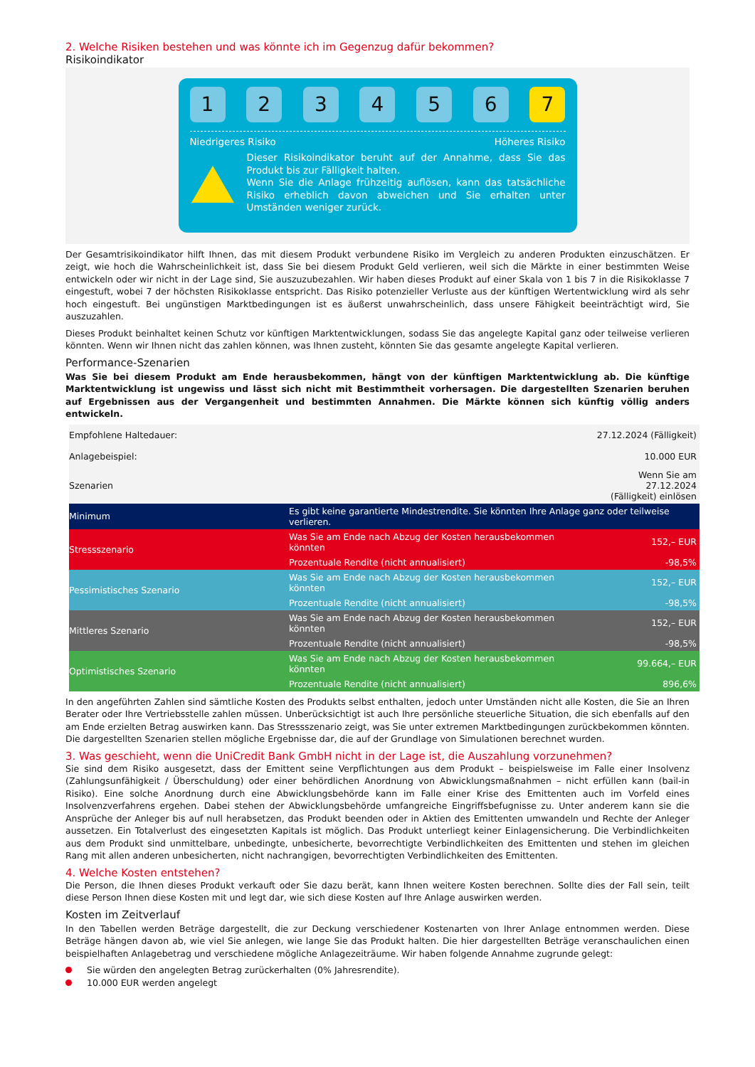2. Welche Risiken bestehen und was könnte ich im Gegenzug dafür bekommen?
Risikoindikator
1 2 3 4 5 6 7
Niedrigeres Risiko Höheres Risiko
Dieser Risikoindikator beruht auf der Annahme, dass Sie das Produkt bis zur Fälligkeit halten.
Wenn Sie die Anlage frühzeitig auflösen, kann das tatsächliche Risiko erheblich davon abweichen und Sie erhalten unter Umständen weniger zurück.
Der Gesamtrisikoindikator hilft Ihnen, das mit diesem Produkt verbundene Risiko im Vergleich zu anderen Produkten einzuschätzen. Er zeigt, wie hoch die Wahrscheinlichkeit ist, dass Sie bei diesem Produkt Geld verlieren, weil sich die Märkte in einer bestimmten Weise entwickeln oder wir nicht in der Lage sind, Sie auszuzubezahlen. Wir haben dieses Produkt auf einer Skala von 1 bis 7 in die Risikoklasse 7 eingestuft, wobei 7 der höchsten Risikoklasse entspricht. Das Risiko potenzieller Verluste aus der künftigen Wertentwicklung wird als sehr hoch eingestuft. Bei ungünstigen Marktbedingungen ist es äußerst unwahrscheinlich, dass unsere Fähigkeit beeinträchtigt wird, Sie auszuzahlen.
Dieses Produkt beinhaltet keinen Schutz vor künftigen Marktentwicklungen, sodass Sie das angelegte Kapital ganz oder teilweise verlieren könnten. Wenn wir Ihnen nicht das zahlen können, was Ihnen zusteht, könnten Sie das gesamte angelegte Kapital verlieren.
Performance-Szenarien
Was Sie bei diesem Produkt am Ende herausbekommen, hängt von der künftigen Marktentwicklung ab. Die künftige Marktentwicklung ist ungewiss und lässt sich nicht mit Bestimmtheit vorhersagen. Die dargestellten Szenarien beruhen auf Ergebnissen aus der Vergangenheit und bestimmten Annahmen. Die Märkte können sich künftig völlig anders entwickeln.
| Empfohlene Haltedauer: | | 27.12.2024 (Fälligkeit) |
| Anlagebeispiel: | | 10.000 EUR |
| Szenarien | | Wenn Sie am 27.12.2024 (Fälligkeit) einlösen |
| Minimum | Es gibt keine garantierte Mindestrendite. Sie könnten Ihre Anlage ganz oder teilweise verlieren. | |
| Stressszenario | Was Sie am Ende nach Abzug der Kosten herausbekommen könnten | 152,– EUR |
| | Prozentuale Rendite (nicht annualisiert) | -98,5% |
| Pessimistisches Szenario | Was Sie am Ende nach Abzug der Kosten herausbekommen könnten | 152,– EUR |
| | Prozentuale Rendite (nicht annualisiert) | -98,5% |
| Mittleres Szenario | Was Sie am Ende nach Abzug der Kosten herausbekommen könnten | 152,– EUR |
| | Prozentuale Rendite (nicht annualisiert) | -98,5% |
| Optimistisches Szenario | Was Sie am Ende nach Abzug der Kosten herausbekommen könnten | 99.664,– EUR |
| | Prozentuale Rendite (nicht annualisiert) | 896,6% |
In den angeführten Zahlen sind sämtliche Kosten des Produkts selbst enthalten, jedoch unter Umständen nicht alle Kosten, die Sie an Ihren Berater oder Ihre Vertriebsstelle zahlen müssen. Unberücksichtigt ist auch Ihre persönliche steuerliche Situation, die sich ebenfalls auf den am Ende erzielten Betrag auswirken kann. Das Stressszenario zeigt, was Sie unter extremen Marktbedingungen zurückbekommen könnten. Die dargestellten Szenarien stellen mögliche Ergebnisse dar, die auf der Grundlage von Simulationen berechnet wurden.
3. Was geschieht, wenn die UniCredit Bank GmbH nicht in der Lage ist, die Auszahlung vorzunehmen?
Sie sind dem Risiko ausgesetzt, dass der Emittent seine Verpflichtungen aus dem Produkt – beispielsweise im Falle einer Insolvenz (Zahlungsunfähigkeit / Überschuldung) oder einer behördlichen Anordnung von Abwicklungsmaßnahmen – nicht erfüllen kann (bail-in Risiko). Eine solche Anordnung durch eine Abwicklungsbehörde kann im Falle einer Krise des Emittenten auch im Vorfeld eines Insolvenzverfahrens ergehen. Dabei stehen der Abwicklungsbehörde umfangreiche Eingriffsbefugnisse zu. Unter anderem kann sie die Ansprüche der Anleger bis auf null herabsetzen, das Produkt beenden oder in Aktien des Emittenten umwandeln und Rechte der Anleger aussetzen. Ein Totalverlust des eingesetzten Kapitals ist möglich. Das Produkt unterliegt keiner Einlagensicherung. Die Verbindlichkeiten aus dem Produkt sind unmittelbare, unbedingte, unbesicherte, bevorrechtigte Verbindlichkeiten des Emittenten und stehen im gleichen Rang mit allen anderen unbesicherten, nicht nachrangigen, bevorrechtigten Verbindlichkeiten des Emittenten.
4. Welche Kosten entstehen?
Die Person, die Ihnen dieses Produkt verkauft oder Sie dazu berät, kann Ihnen weitere Kosten berechnen. Sollte dies der Fall sein, teilt diese Person Ihnen diese Kosten mit und legt dar, wie sich diese Kosten auf Ihre Anlage auswirken werden.
Kosten im Zeitverlauf
In den Tabellen werden Beträge dargestellt, die zur Deckung verschiedener Kostenarten von Ihrer Anlage entnommen werden. Diese Beträge hängen davon ab, wie viel Sie anlegen, wie lange Sie das Produkt halten. Die hier dargestellten Beträge veranschaulichen einen beispielhaften Anlagebetrag und verschiedene mögliche Anlagezeiträume. Wir haben folgende Annahme zugrunde gelegt:
Sie würden den angelegten Betrag zurückerhalten (0% Jahresrendite).
10.000 EUR werden angelegt